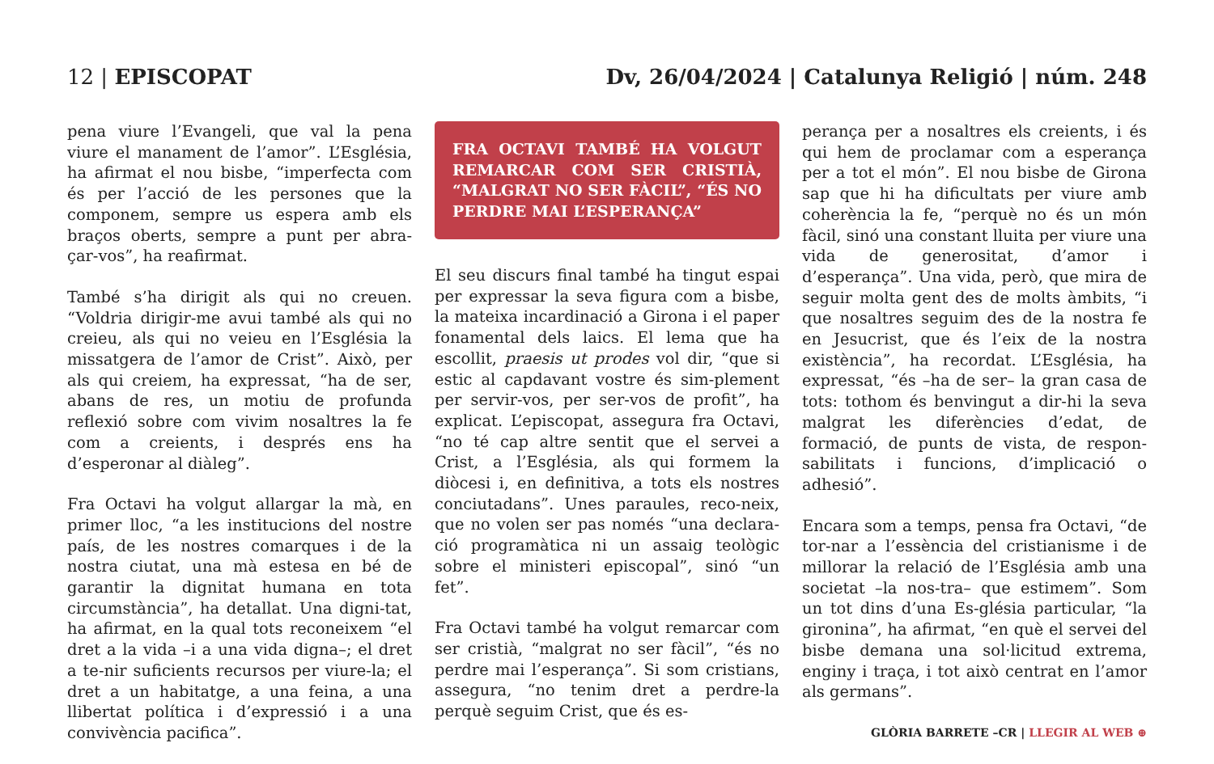12 | EPISCOPAT Dv, 26/04/2024 | Catalunya Religió | núm. 248
pena viure l’Evangeli, que val la pena viure el manament de l’amor”. L’Església, ha afirmat el nou bisbe, “imperfecta com és per l’acció de les persones que la componem, sempre us espera amb els braços oberts, sempre a punt per abra-çar-vos”, ha reafirmat.
També s’ha dirigit als qui no creuen. “Voldria dirigir-me avui també als qui no creieu, als qui no veieu en l’Església la missatgera de l’amor de Crist”. Això, per als qui creiem, ha expressat, “ha de ser, abans de res, un motiu de profunda reflexió sobre com vivim nosaltres la fe com a creients, i després ens ha d’esperonar al diàleg”.
Fra Octavi ha volgut allargar la mà, en primer lloc, “a les institucions del nostre país, de les nostres comarques i de la nostra ciutat, una mà estesa en bé de garantir la dignitat humana en tota circumstància”, ha detallat. Una digni-tat, ha afirmat, en la qual tots reconeixem “el dret a la vida –i a una vida digna–; el dret a te-nir suficients recursos per viure-la; el dret a un habitatge, a una feina, a una llibertat política i d’expressió i a una convivència pacifica”.
FRA OCTAVI TAMBÉ HA VOLGUT REMARCAR COM SER CRISTIÀ, “MALGRAT NO SER FÀCIL”, “ÉS NO PERDRE MAI L’ESPERANÇA”
El seu discurs final també ha tingut espai per expressar la seva figura com a bisbe, la mateixa incardinació a Girona i el paper fonamental dels laics. El lema que ha escollit, praesis ut prodes vol dir, “que si estic al capdavant vostre és sim-plement per servir-vos, per ser-vos de profit”, ha explicat. L’episcopat, assegura fra Octavi, “no té cap altre sentit que el servei a Crist, a l’Església, als qui formem la diòcesi i, en definitiva, a tots els nostres conciutadans”. Unes paraules, reco-neix, que no volen ser pas només “una declara-ció programàtica ni un assaig teològic sobre el ministeri episcopal”, sinó “un fet”.
Fra Octavi també ha volgut remarcar com ser cristià, “malgrat no ser fàcil”, “és no perdre mai l’esperança”. Si som cristians, assegura, “no tenim dret a perdre-la perquè seguim Crist, que és es-
perança per a nosaltres els creients, i és qui hem de proclamar com a esperança per a tot el món”. El nou bisbe de Girona sap que hi ha dificultats per viure amb coherència la fe, “perquè no és un món fàcil, sinó una constant lluita per viure una vida de generositat, d’amor i d’esperança”. Una vida, però, que mira de seguir molta gent des de molts àmbits, “i que nosaltres seguim des de la nostra fe en Jesucrist, que és l’eix de la nostra existència”, ha recordat. L’Església, ha expressat, “és –ha de ser– la gran casa de tots: tothom és benvingut a dir-hi la seva malgrat les diferències d’edat, de formació, de punts de vista, de respon-sabilitats i funcions, d’implicació o adhesió”.
Encara som a temps, pensa fra Octavi, “de tor-nar a l’essència del cristianisme i de millorar la relació de l’Església amb una societat –la nos-tra– que estimem”. Som un tot dins d’una Es-glésia particular, “la gironina”, ha afirmat, “en què el servei del bisbe demana una sol·licitud extrema, enginy i traça, i tot això centrat en l’amor als germans”.
GLÒRIA BARRETE –CR | LLEGIR AL WEB ⊕